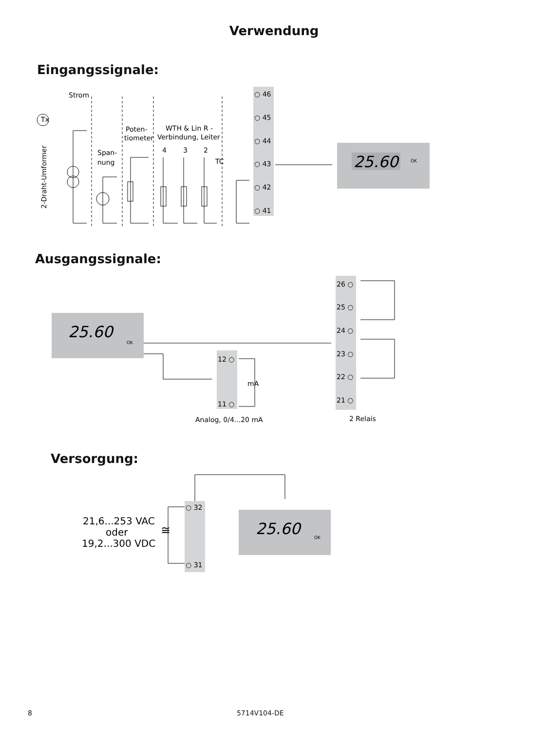Verwendung
Eingangssignale:
Strom
Tx
Span-
nung
Poten-
tiometer
WTH & Lin R -
Verbindung, Leiter
4
3
2
TC
2-Draht-Umformer
○ 46
○ 45
○ 44
○ 43
○ 42
○ 41
25.60
OK
Ausgangssignale:
25.60
OK
12 ○
11 ○
mA
Analog, 0/4...20 mA
26 ○
25 ○
24 ○
23 ○
22 ○
21 ○
2 Relais
Versorgung:
○ 32
○ 31
21,6...253 VAC
oder
19,2...300 VDC
≅
25.60
OK
8 5714V104-DE